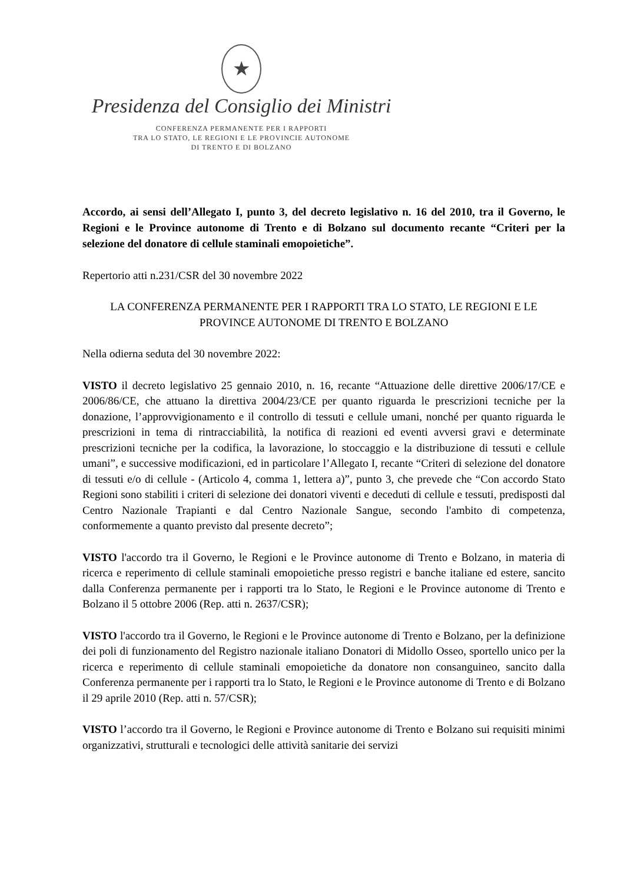★
Presidenza del Consiglio dei Ministri
CONFERENZA PERMANENTE PER I RAPPORTI
TRA LO STATO, LE REGIONI E LE PROVINCIE AUTONOME
DI TRENTO E DI BOLZANO
Accordo, ai sensi dell’Allegato I, punto 3, del decreto legislativo n. 16 del 2010, tra il Governo, le Regioni e le Province autonome di Trento e di Bolzano sul documento recante “Criteri per la selezione del donatore di cellule staminali emopoietiche”.
Repertorio atti n.231/CSR del 30 novembre 2022
LA CONFERENZA PERMANENTE PER I RAPPORTI TRA LO STATO, LE REGIONI E LE PROVINCE AUTONOME DI TRENTO E BOLZANO
Nella odierna seduta del 30 novembre 2022:
VISTO il decreto legislativo 25 gennaio 2010, n. 16, recante “Attuazione delle direttive 2006/17/CE e 2006/86/CE, che attuano la direttiva 2004/23/CE per quanto riguarda le prescrizioni tecniche per la donazione, l’approvvigionamento e il controllo di tessuti e cellule umani, nonché per quanto riguarda le prescrizioni in tema di rintracciabilità, la notifica di reazioni ed eventi avversi gravi e determinate prescrizioni tecniche per la codifica, la lavorazione, lo stoccaggio e la distribuzione di tessuti e cellule umani”, e successive modificazioni, ed in particolare l’Allegato I, recante “Criteri di selezione del donatore di tessuti e/o di cellule - (Articolo 4, comma 1, lettera a)”, punto 3, che prevede che “Con accordo Stato Regioni sono stabiliti i criteri di selezione dei donatori viventi e deceduti di cellule e tessuti, predisposti dal Centro Nazionale Trapianti e dal Centro Nazionale Sangue, secondo l'ambito di competenza, conformemente a quanto previsto dal presente decreto”;
VISTO l'accordo tra il Governo, le Regioni e le Province autonome di Trento e Bolzano, in materia di ricerca e reperimento di cellule staminali emopoietiche presso registri e banche italiane ed estere, sancito dalla Conferenza permanente per i rapporti tra lo Stato, le Regioni e le Province autonome di Trento e Bolzano il 5 ottobre 2006 (Rep. atti n. 2637/CSR);
VISTO l'accordo tra il Governo, le Regioni e le Province autonome di Trento e Bolzano, per la definizione dei poli di funzionamento del Registro nazionale italiano Donatori di Midollo Osseo, sportello unico per la ricerca e reperimento di cellule staminali emopoietiche da donatore non consanguineo, sancito dalla Conferenza permanente per i rapporti tra lo Stato, le Regioni e le Province autonome di Trento e di Bolzano il 29 aprile 2010 (Rep. atti n. 57/CSR);
VISTO l’accordo tra il Governo, le Regioni e Province autonome di Trento e Bolzano sui requisiti minimi organizzativi, strutturali e tecnologici delle attività sanitarie dei servizi